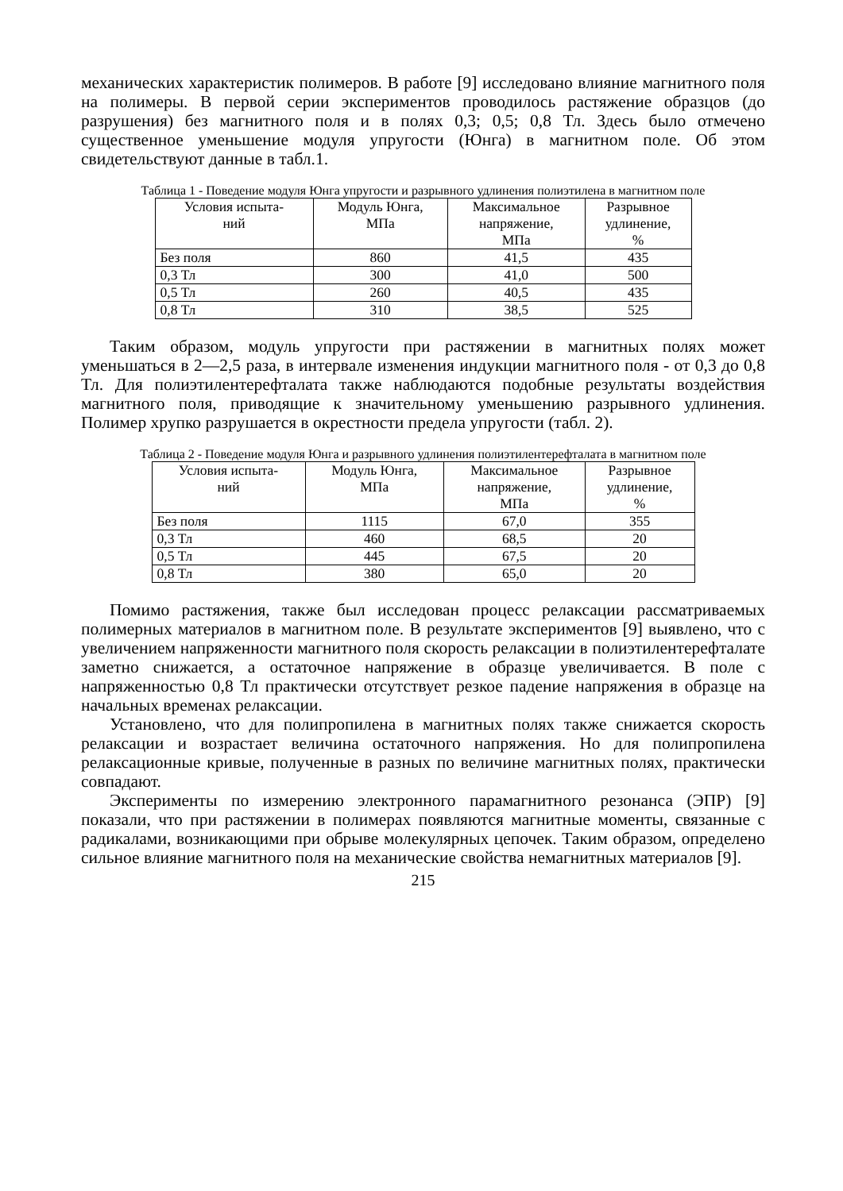механических характеристик полимеров. В работе [9] исследовано влияние магнитного поля на полимеры. В первой серии экспериментов проводилось растяжение образцов (до разрушения) без магнитного поля и в полях 0,3; 0,5; 0,8 Тл. Здесь было отмечено существенное уменьшение модуля упругости (Юнга) в магнитном поле. Об этом свидетельствуют данные в табл.1.
Таблица 1 - Поведение модуля Юнга упругости и разрывного удлинения полиэтилена в магнитном поле
| Условия испыта- ний | Модуль Юнга, МПа | Максимальное напряжение, МПа | Разрывное удлинение, % |
| --- | --- | --- | --- |
| Без поля | 860 | 41,5 | 435 |
| 0,3 Тл | 300 | 41,0 | 500 |
| 0,5 Тл | 260 | 40,5 | 435 |
| 0,8 Тл | 310 | 38,5 | 525 |
Таким образом, модуль упругости при растяжении в магнитных полях может уменьшаться в 2—2,5 раза, в интервале изменения индукции магнитного поля - от 0,3 до 0,8 Тл. Для полиэтилентерефталата также наблюдаются подобные результаты воздействия магнитного поля, приводящие к значительному уменьшению разрывного удлинения. Полимер хрупко разрушается в окрестности предела упругости (табл. 2).
Таблица 2 - Поведение модуля Юнга и разрывного удлинения полиэтилентерефталата в магнитном поле
| Условия испыта- ний | Модуль Юнга, МПа | Максимальное напряжение, МПа | Разрывное удлинение, % |
| --- | --- | --- | --- |
| Без поля | 1115 | 67,0 | 355 |
| 0,3 Тл | 460 | 68,5 | 20 |
| 0,5 Тл | 445 | 67,5 | 20 |
| 0,8 Тл | 380 | 65,0 | 20 |
Помимо растяжения, также был исследован процесс релаксации рассматриваемых полимерных материалов в магнитном поле. В результате экспериментов [9] выявлено, что с увеличением напряженности магнитного поля скорость релаксации в полиэтилентерефталате заметно снижается, а остаточное напряжение в образце увеличивается. В поле с напряженностью 0,8 Тл практически отсутствует резкое падение напряжения в образце на начальных временах релаксации.
Установлено, что для полипропилена в магнитных полях также снижается скорость релаксации и возрастает величина остаточного напряжения. Но для полипропилена релаксационные кривые, полученные в разных по величине магнитных полях, практически совпадают.
Эксперименты по измерению электронного парамагнитного резонанса (ЭПР) [9] показали, что при растяжении в полимерах появляются магнитные моменты, связанные с радикалами, возникающими при обрыве молекулярных цепочек. Таким образом, определено сильное влияние магнитного поля на механические свойства немагнитных материалов [9].
215